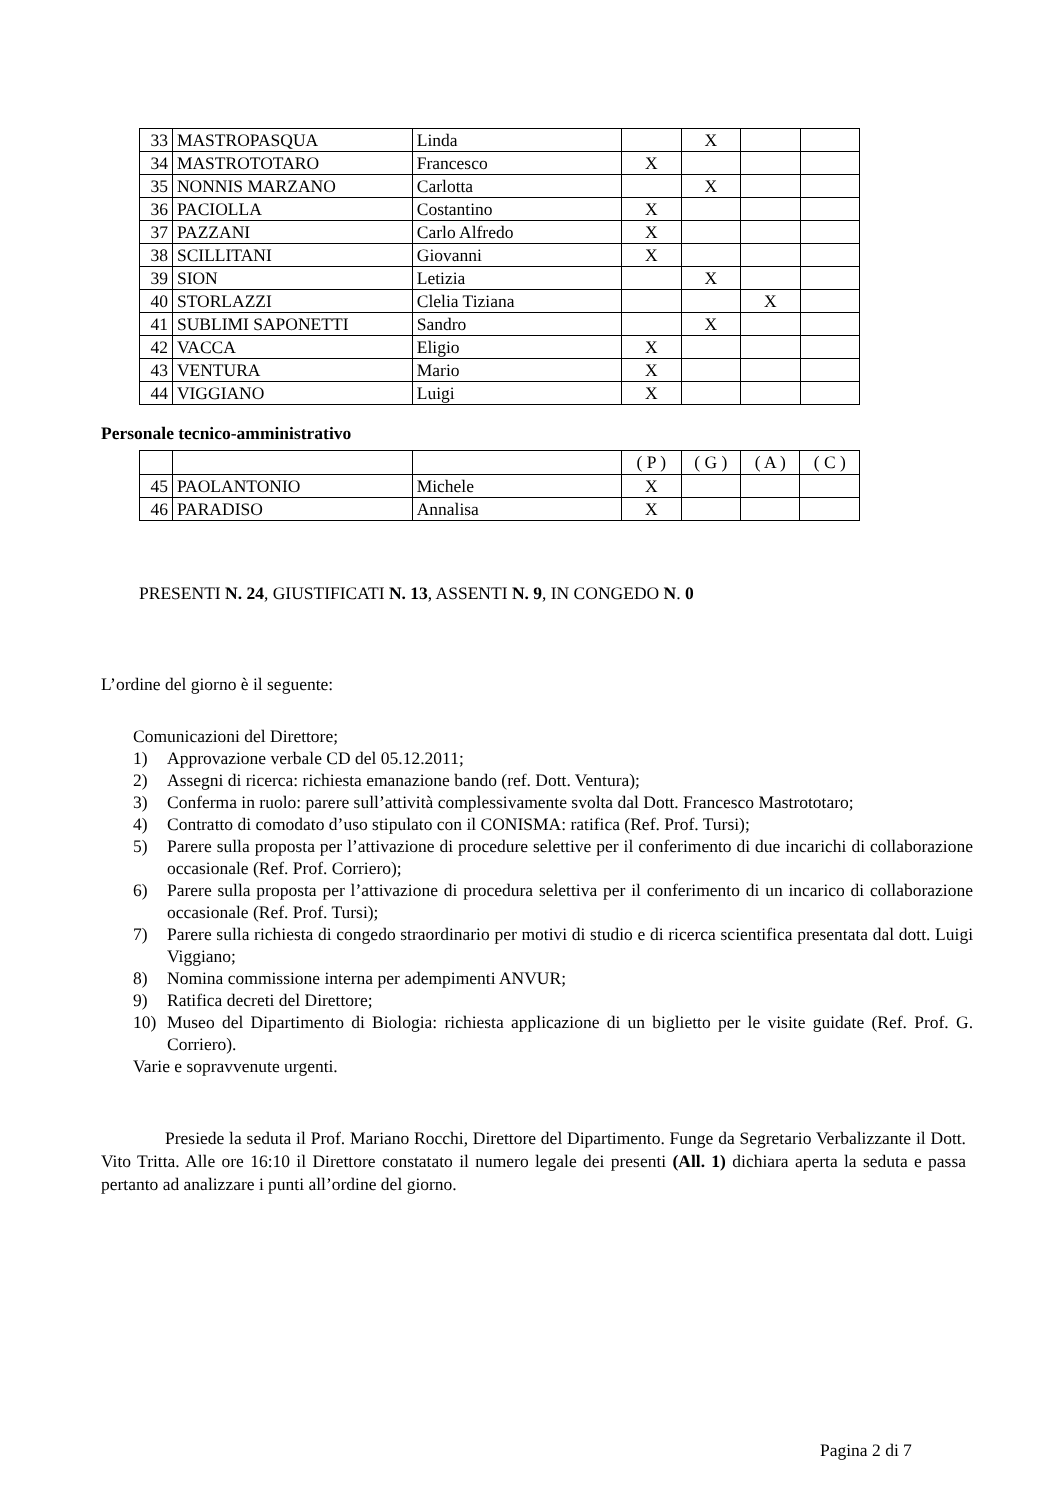| 33 | MASTROPASQUA | Linda | | X | | |
| 34 | MASTROTOTARO | Francesco | X | | | |
| 35 | NONNIS MARZANO | Carlotta | | X | | |
| 36 | PACIOLLA | Costantino | X | | | |
| 37 | PAZZANI | Carlo Alfredo | X | | | |
| 38 | SCILLITANI | Giovanni | X | | | |
| 39 | SION | Letizia | | X | | |
| 40 | STORLAZZI | Clelia Tiziana | | | X | |
| 41 | SUBLIMI SAPONETTI | Sandro | | X | | |
| 42 | VACCA | Eligio | X | | | |
| 43 | VENTURA | Mario | X | | | |
| 44 | VIGGIANO | Luigi | X | | | |
Personale tecnico-amministrativo
| | | | ( P ) | ( G ) | ( A ) | ( C ) |
| 45 | PAOLANTONIO | Michele | X | | | |
| 46 | PARADISO | Annalisa | X | | | |
PRESENTI N. 24, GIUSTIFICATI N. 13, ASSENTI N. 9, IN CONGEDO N. 0
L’ordine del giorno è il seguente:
Comunicazioni del Direttore;
1) Approvazione verbale CD del 05.12.2011;
2) Assegni di ricerca: richiesta emanazione bando (ref. Dott. Ventura);
3) Conferma in ruolo: parere sull’attività complessivamente svolta dal Dott. Francesco Mastrototaro;
4) Contratto di comodato d’uso stipulato con il CONISMA: ratifica (Ref. Prof. Tursi);
5) Parere sulla proposta per l’attivazione di procedure selettive per il conferimento di due incarichi di collaborazione occasionale (Ref. Prof. Corriero);
6) Parere sulla proposta per l’attivazione di procedura selettiva per il conferimento di un incarico di collaborazione occasionale (Ref. Prof. Tursi);
7) Parere sulla richiesta di congedo straordinario per motivi di studio e di ricerca scientifica presentata dal dott. Luigi Viggiano;
8) Nomina commissione interna per adempimenti ANVUR;
9) Ratifica decreti del Direttore;
10) Museo del Dipartimento di Biologia: richiesta applicazione di un biglietto per le visite guidate (Ref. Prof. G. Corriero).
Varie e sopravvenute urgenti.
Presiede la seduta il Prof. Mariano Rocchi, Direttore del Dipartimento. Funge da Segretario Verbalizzante il Dott. Vito Tritta. Alle ore 16:10 il Direttore constatato il numero legale dei presenti (All. 1) dichiara aperta la seduta e passa pertanto ad analizzare i punti all’ordine del giorno.
Pagina 2 di 7